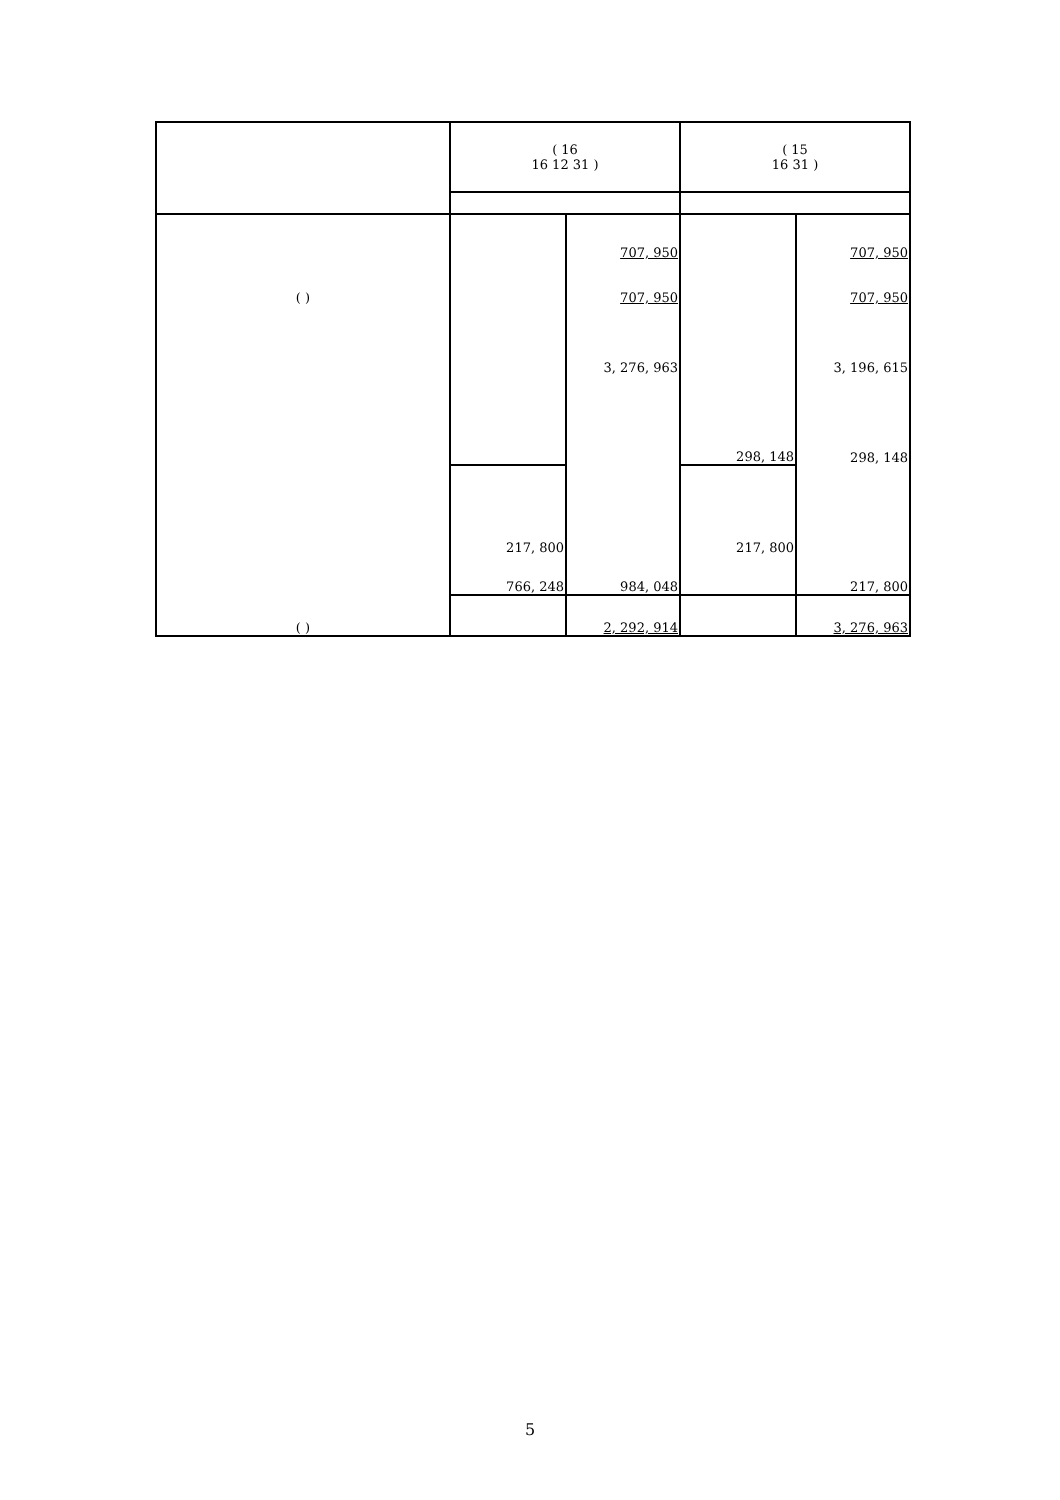| | ( 16 16 12 31 ) | | ( 15 16 31 ) | |
| | | 707, 950 | | 707, 950 |
| ( ) | | 707, 950 | | 707, 950 |
| | | 3, 276, 963 | | 3, 196, 615 |
| | | | 298, 148 | 298, 148 |
| | 217, 800 | | 217, 800 | |
| | 766, 248 | 984, 048 | | 217, 800 |
| ( ) | | 2, 292, 914 | | 3, 276, 963 |
5